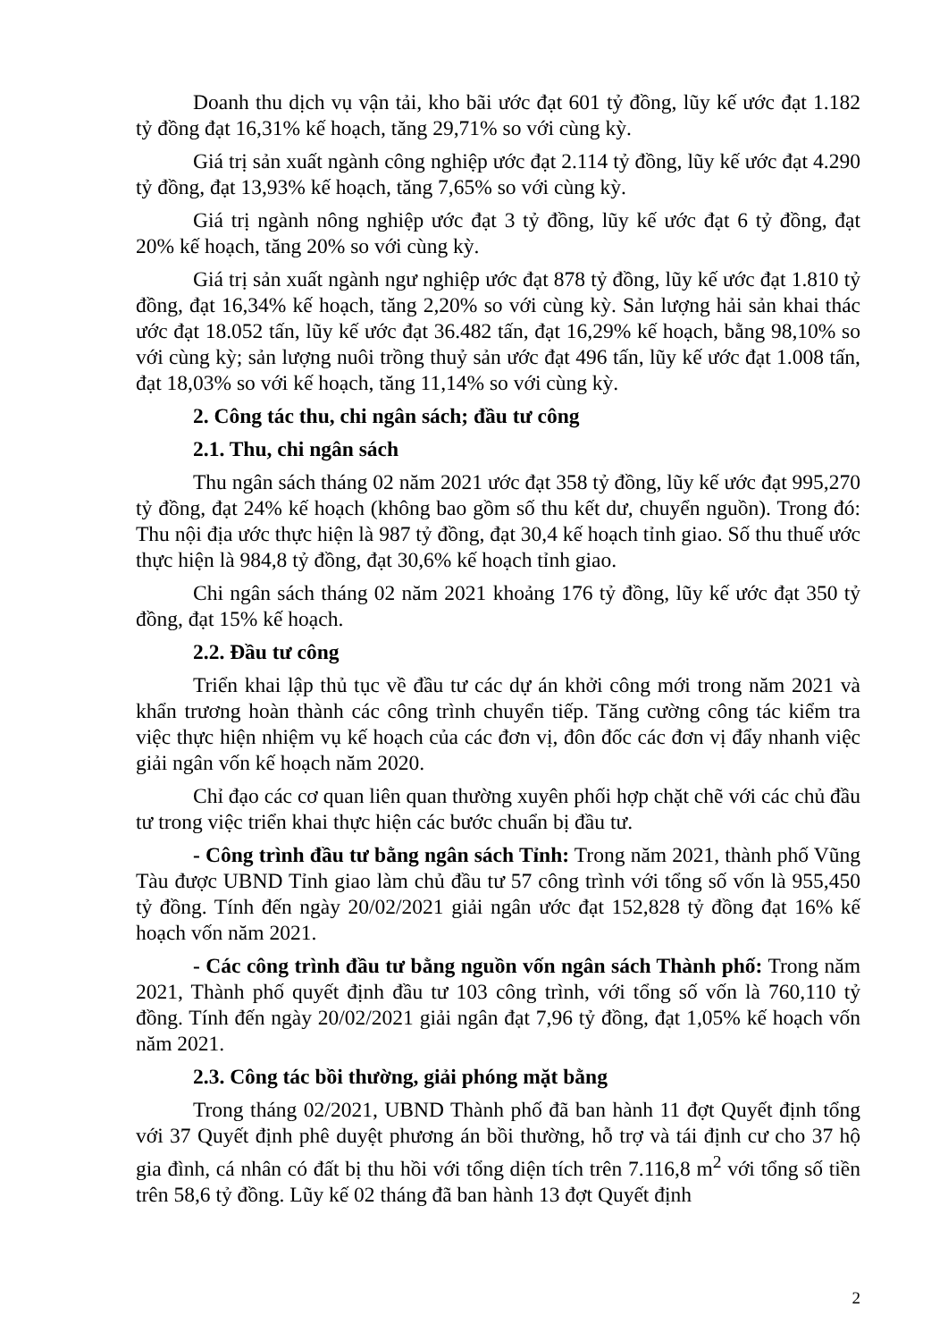Doanh thu dịch vụ vận tải, kho bãi ước đạt 601 tỷ đồng, lũy kế ước đạt 1.182 tỷ đồng đạt 16,31% kế hoạch, tăng 29,71% so với cùng kỳ.
Giá trị sản xuất ngành công nghiệp ước đạt 2.114 tỷ đồng, lũy kế ước đạt 4.290 tỷ đồng, đạt 13,93% kế hoạch, tăng 7,65% so với cùng kỳ.
Giá trị ngành nông nghiệp ước đạt 3 tỷ đồng, lũy kế ước đạt 6 tỷ đồng, đạt 20% kế hoạch, tăng 20% so với cùng kỳ.
Giá trị sản xuất ngành ngư nghiệp ước đạt 878 tỷ đồng, lũy kế ước đạt 1.810 tỷ đồng, đạt 16,34% kế hoạch, tăng 2,20% so với cùng kỳ. Sản lượng hải sản khai thác ước đạt 18.052 tấn, lũy kế ước đạt 36.482 tấn, đạt 16,29% kế hoạch, bằng 98,10% so với cùng kỳ; sản lượng nuôi trồng thuỷ sản ước đạt 496 tấn, lũy kế ước đạt 1.008 tấn, đạt 18,03% so với kế hoạch, tăng 11,14% so với cùng kỳ.
2. Công tác thu, chi ngân sách; đầu tư công
2.1. Thu, chi ngân sách
Thu ngân sách tháng 02 năm 2021 ước đạt 358 tỷ đồng, lũy kế ước đạt 995,270 tỷ đồng, đạt 24% kế hoạch (không bao gồm số thu kết dư, chuyển nguồn). Trong đó: Thu nội địa ước thực hiện là 987 tỷ đồng, đạt 30,4 kế hoạch tỉnh giao. Số thu thuế ước thực hiện là 984,8 tỷ đồng, đạt 30,6% kế hoạch tỉnh giao.
Chi ngân sách tháng 02 năm 2021 khoảng 176 tỷ đồng, lũy kế ước đạt 350 tỷ đồng, đạt 15% kế hoạch.
2.2. Đầu tư công
Triển khai lập thủ tục về đầu tư các dự án khởi công mới trong năm 2021 và khẩn trương hoàn thành các công trình chuyển tiếp. Tăng cường công tác kiểm tra việc thực hiện nhiệm vụ kế hoạch của các đơn vị, đôn đốc các đơn vị đẩy nhanh việc giải ngân vốn kế hoạch năm 2020.
Chỉ đạo các cơ quan liên quan thường xuyên phối hợp chặt chẽ với các chủ đầu tư trong việc triển khai thực hiện các bước chuẩn bị đầu tư.
- Công trình đầu tư bằng ngân sách Tỉnh: Trong năm 2021, thành phố Vũng Tàu được UBND Tỉnh giao làm chủ đầu tư 57 công trình với tổng số vốn là 955,450 tỷ đồng. Tính đến ngày 20/02/2021 giải ngân ước đạt 152,828 tỷ đồng đạt 16% kế hoạch vốn năm 2021.
- Các công trình đầu tư bằng nguồn vốn ngân sách Thành phố: Trong năm 2021, Thành phố quyết định đầu tư 103 công trình, với tổng số vốn là 760,110 tỷ đồng. Tính đến ngày 20/02/2021 giải ngân đạt 7,96 tỷ đồng, đạt 1,05% kế hoạch vốn năm 2021.
2.3. Công tác bồi thường, giải phóng mặt bằng
Trong tháng 02/2021, UBND Thành phố đã ban hành 11 đợt Quyết định tổng với 37 Quyết định phê duyệt phương án bồi thường, hỗ trợ và tái định cư cho 37 hộ gia đình, cá nhân có đất bị thu hồi với tổng diện tích trên 7.116,8 m<sup>2</sup> với tổng số tiền trên 58,6 tỷ đồng. Lũy kế 02 tháng đã ban hành 13 đợt Quyết định
2